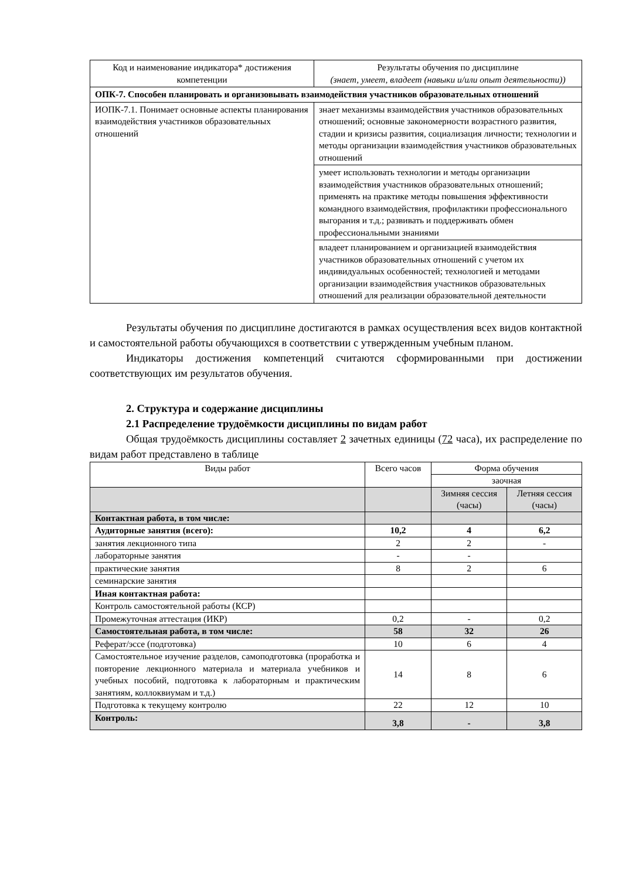| Код и наименование индикатора* достижения компетенции | Результаты обучения по дисциплине (знает, умеет, владеет (навыки и/или опыт деятельности)) |
| ОПК-7. Способен планировать и организовывать взаимодействия участников образовательных отношений | |
| ИОПК-7.1. Понимает основные аспекты планирования взаимодействия участников образовательных отношений | знает механизмы взаимодействия участников образовательных отношений; основные закономерности возрастного развития, стадии и кризисы развития, социализация личности; технологии и методы организации взаимодействия участников образовательных отношений |
| | умеет использовать технологии и методы организации взаимодействия участников образовательных отношений; применять на практике методы повышения эффективности командного взаимодействия, профилактики профессионального выгорания и т.д.; развивать и поддерживать обмен профессиональными знаниями |
| | владеет планированием и организацией взаимодействия участников образовательных отношений с учетом их индивидуальных особенностей; технологией и методами организации взаимодействия участников образовательных отношений для реализации образовательной деятельности |
Результаты обучения по дисциплине достигаются в рамках осуществления всех видов контактной и самостоятельной работы обучающихся в соответствии с утвержденным учебным планом.
Индикаторы достижения компетенций считаются сформированными при достижении соответствующих им результатов обучения.
2. Структура и содержание дисциплины
2.1 Распределение трудоёмкости дисциплины по видам работ
Общая трудоёмкость дисциплины составляет 2 зачетных единицы (72 часа), их распределение по видам работ представлено в таблице
| Виды работ | Всего часов | Форма обучения | |
| | | заочная | |
| | | Зимняя сессия (часы) | Летняя сессия (часы) |
| Контактная работа, в том числе: | | | |
| Аудиторные занятия (всего): | 10,2 | 4 | 6,2 |
| занятия лекционного типа | 2 | 2 | - |
| лабораторные занятия | - | - | |
| практические занятия | 8 | 2 | 6 |
| семинарские занятия | | | |
| Иная контактная работа: | | | |
| Контроль самостоятельной работы (КСР) | | | |
| Промежуточная аттестация (ИКР) | 0,2 | - | 0,2 |
| Самостоятельная работа, в том числе: | 58 | 32 | 26 |
| Реферат/эссе (подготовка) | 10 | 6 | 4 |
| Самостоятельное изучение разделов, самоподготовка (проработка и повторение лекционного материала и материала учебников и учебных пособий, подготовка к лабораторным и практическим занятиям, коллоквиумам и т.д.) | 14 | 8 | 6 |
| Подготовка к текущему контролю | 22 | 12 | 10 |
| Контроль: | 3,8 | - | 3,8 |